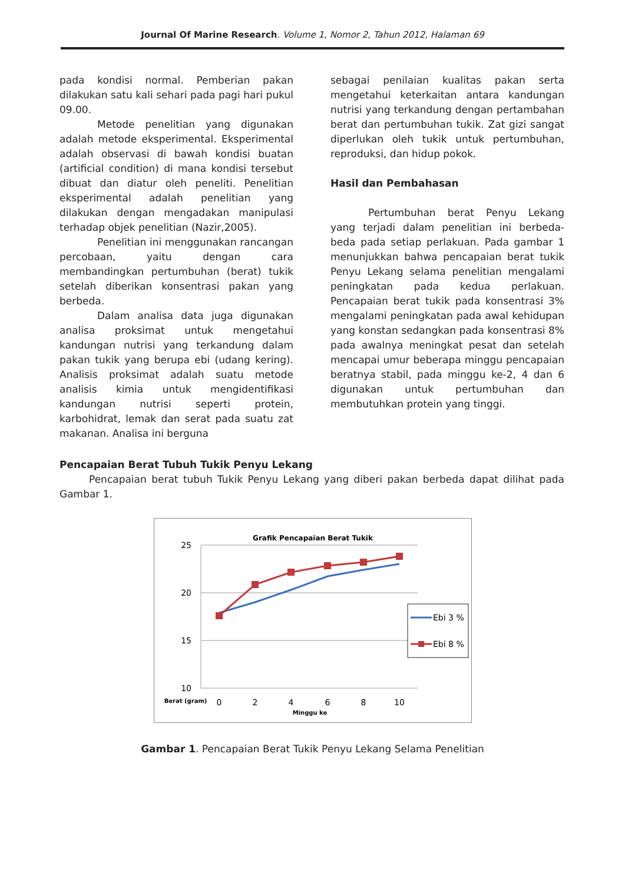Journal Of Marine Research. Volume 1, Nomor 2, Tahun 2012, Halaman 69
pada kondisi normal. Pemberian pakan dilakukan satu kali sehari pada pagi hari pukul 09.00.
Metode penelitian yang digunakan adalah metode eksperimental. Eksperimental adalah observasi di bawah kondisi buatan (artificial condition) di mana kondisi tersebut dibuat dan diatur oleh peneliti. Penelitian eksperimental adalah penelitian yang dilakukan dengan mengadakan manipulasi terhadap objek penelitian (Nazir,2005).
Penelitian ini menggunakan rancangan percobaan, yaitu dengan cara membandingkan pertumbuhan (berat) tukik setelah diberikan konsentrasi pakan yang berbeda.
Dalam analisa data juga digunakan analisa proksimat untuk mengetahui kandungan nutrisi yang terkandung dalam pakan tukik yang berupa ebi (udang kering). Analisis proksimat adalah suatu metode analisis kimia untuk mengidentifikasi kandungan nutrisi seperti protein, karbohidrat, lemak dan serat pada suatu zat makanan. Analisa ini berguna
sebagai penilaian kualitas pakan serta mengetahui keterkaitan antara kandungan nutrisi yang terkandung dengan pertambahan berat dan pertumbuhan tukik. Zat gizi sangat diperlukan oleh tukik untuk pertumbuhan, reproduksi, dan hidup pokok.
Hasil dan Pembahasan
Pertumbuhan berat Penyu Lekang yang terjadi dalam penelitian ini berbeda-beda pada setiap perlakuan. Pada gambar 1 menunjukkan bahwa pencapaian berat tukik Penyu Lekang selama penelitian mengalami peningkatan pada kedua perlakuan. Pencapaian berat tukik pada konsentrasi 3% mengalami peningkatan pada awal kehidupan yang konstan sedangkan pada konsentrasi 8% pada awalnya meningkat pesat dan setelah mencapai umur beberapa minggu pencapaian beratnya stabil, pada minggu ke-2, 4 dan 6 digunakan untuk pertumbuhan dan membutuhkan protein yang tinggi.
Pencapaian Berat Tubuh Tukik Penyu Lekang
Pencapaian berat tubuh Tukik Penyu Lekang yang diberi pakan berbeda dapat dilihat pada Gambar 1.
Grafik Pencapaian Berat Tukik
25
20
15
10
0
2
4
6
8
10
Berat (gram)
Minggu ke
Ebi 3 %
Ebi 8 %
Gambar 1. Pencapaian Berat Tukik Penyu Lekang Selama Penelitian